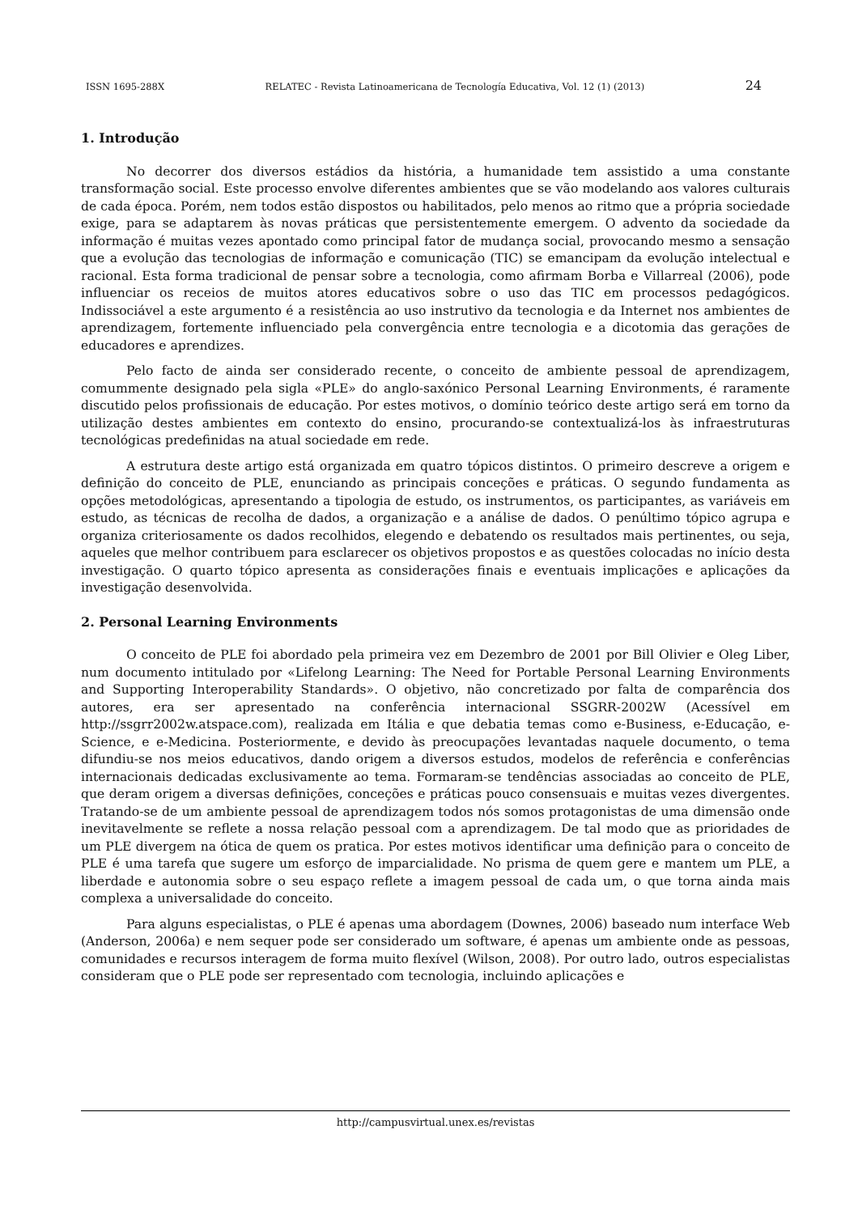ISSN 1695-288X RELATEC - Revista Latinoamericana de Tecnología Educativa, Vol. 12 (1) (2013) 24
1. Introdução
No decorrer dos diversos estádios da história, a humanidade tem assistido a uma constante transformação social. Este processo envolve diferentes ambientes que se vão modelando aos valores culturais de cada época. Porém, nem todos estão dispostos ou habilitados, pelo menos ao ritmo que a própria sociedade exige, para se adaptarem às novas práticas que persistentemente emergem. O advento da sociedade da informação é muitas vezes apontado como principal fator de mudança social, provocando mesmo a sensação que a evolução das tecnologias de informação e comunicação (TIC) se emancipam da evolução intelectual e racional. Esta forma tradicional de pensar sobre a tecnologia, como afirmam Borba e Villarreal (2006), pode influenciar os receios de muitos atores educativos sobre o uso das TIC em processos pedagógicos. Indissociável a este argumento é a resistência ao uso instrutivo da tecnologia e da Internet nos ambientes de aprendizagem, fortemente influenciado pela convergência entre tecnologia e a dicotomia das gerações de educadores e aprendizes.
Pelo facto de ainda ser considerado recente, o conceito de ambiente pessoal de aprendizagem, comummente designado pela sigla «PLE» do anglo-saxónico Personal Learning Environments, é raramente discutido pelos profissionais de educação. Por estes motivos, o domínio teórico deste artigo será em torno da utilização destes ambientes em contexto do ensino, procurando-se contextualizá-los às infraestruturas tecnológicas predefinidas na atual sociedade em rede.
A estrutura deste artigo está organizada em quatro tópicos distintos. O primeiro descreve a origem e definição do conceito de PLE, enunciando as principais conceções e práticas. O segundo fundamenta as opções metodológicas, apresentando a tipologia de estudo, os instrumentos, os participantes, as variáveis em estudo, as técnicas de recolha de dados, a organização e a análise de dados. O penúltimo tópico agrupa e organiza criteriosamente os dados recolhidos, elegendo e debatendo os resultados mais pertinentes, ou seja, aqueles que melhor contribuem para esclarecer os objetivos propostos e as questões colocadas no início desta investigação. O quarto tópico apresenta as considerações finais e eventuais implicações e aplicações da investigação desenvolvida.
2. Personal Learning Environments
O conceito de PLE foi abordado pela primeira vez em Dezembro de 2001 por Bill Olivier e Oleg Liber, num documento intitulado por «Lifelong Learning: The Need for Portable Personal Learning Environments and Supporting Interoperability Standards». O objetivo, não concretizado por falta de comparência dos autores, era ser apresentado na conferência internacional SSGRR-2002W (Acessível em http://ssgrr2002w.atspace.com), realizada em Itália e que debatia temas como e-Business, e-Educação, e-Science, e e-Medicina. Posteriormente, e devido às preocupações levantadas naquele documento, o tema difundiu-se nos meios educativos, dando origem a diversos estudos, modelos de referência e conferências internacionais dedicadas exclusivamente ao tema. Formaram-se tendências associadas ao conceito de PLE, que deram origem a diversas definições, conceções e práticas pouco consensuais e muitas vezes divergentes. Tratando-se de um ambiente pessoal de aprendizagem todos nós somos protagonistas de uma dimensão onde inevitavelmente se reflete a nossa relação pessoal com a aprendizagem. De tal modo que as prioridades de um PLE divergem na ótica de quem os pratica. Por estes motivos identificar uma definição para o conceito de PLE é uma tarefa que sugere um esforço de imparcialidade. No prisma de quem gere e mantem um PLE, a liberdade e autonomia sobre o seu espaço reflete a imagem pessoal de cada um, o que torna ainda mais complexa a universalidade do conceito.
Para alguns especialistas, o PLE é apenas uma abordagem (Downes, 2006) baseado num interface Web (Anderson, 2006a) e nem sequer pode ser considerado um software, é apenas um ambiente onde as pessoas, comunidades e recursos interagem de forma muito flexível (Wilson, 2008). Por outro lado, outros especialistas consideram que o PLE pode ser representado com tecnologia, incluindo aplicações e
http://campusvirtual.unex.es/revistas